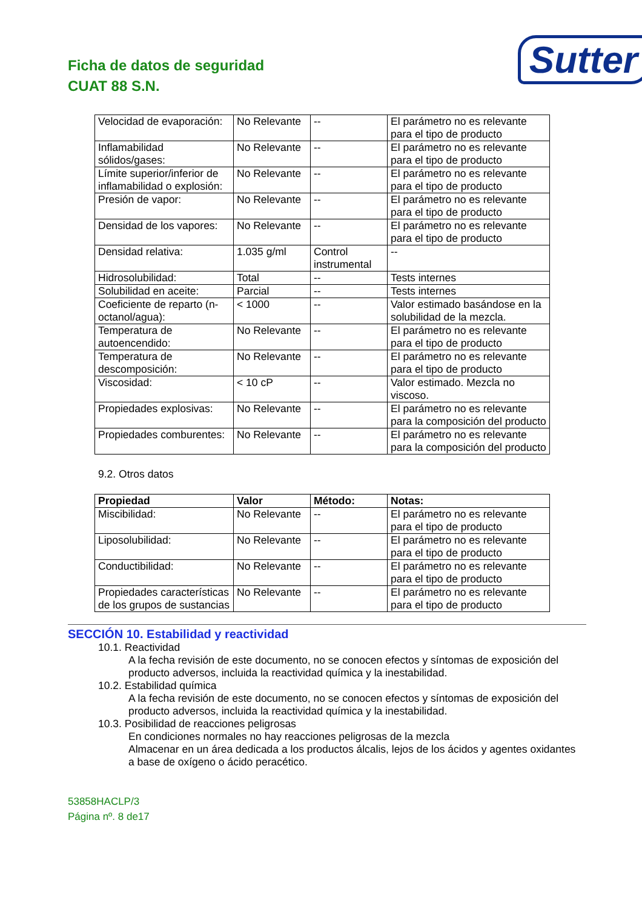Ficha de datos de seguridad
CUAT 88 S.N.
Sutter
| Velocidad de evaporación: | No Relevante | -- | El parámetro no es relevante para el tipo de producto |
| Inflamabilidad sólidos/gases: | No Relevante | -- | El parámetro no es relevante para el tipo de producto |
| Límite superior/inferior de inflamabilidad o explosión: | No Relevante | -- | El parámetro no es relevante para el tipo de producto |
| Presión de vapor: | No Relevante | -- | El parámetro no es relevante para el tipo de producto |
| Densidad de los vapores: | No Relevante | -- | El parámetro no es relevante para el tipo de producto |
| Densidad relativa: | 1.035 g/ml | Control instrumental | -- |
| Hidrosolubilidad: | Total | -- | Tests internes |
| Solubilidad en aceite: | Parcial | -- | Tests internes |
| Coeficiente de reparto (n-octanol/agua): | < 1000 | -- | Valor estimado basándose en la solubilidad de la mezcla. |
| Temperatura de autoencendido: | No Relevante | -- | El parámetro no es relevante para el tipo de producto |
| Temperatura de descomposición: | No Relevante | -- | El parámetro no es relevante para el tipo de producto |
| Viscosidad: | < 10 cP | -- | Valor estimado. Mezcla no viscoso. |
| Propiedades explosivas: | No Relevante | -- | El parámetro no es relevante para la composición del producto |
| Propiedades comburentes: | No Relevante | -- | El parámetro no es relevante para la composición del producto |
9.2. Otros datos
| Propiedad | Valor | Método: | Notas: |
| --- | --- | --- | --- |
| Miscibilidad: | No Relevante | -- | El parámetro no es relevante para el tipo de producto |
| Liposolubilidad: | No Relevante | -- | El parámetro no es relevante para el tipo de producto |
| Conductibilidad: | No Relevante | -- | El parámetro no es relevante para el tipo de producto |
| Propiedades características de los grupos de sustancias | No Relevante | -- | El parámetro no es relevante para el tipo de producto |
SECCIÓN 10. Estabilidad y reactividad
10.1. Reactividad
A la fecha revisión de este documento, no se conocen efectos y síntomas de exposición del producto adversos, incluida la reactividad química y la inestabilidad.
10.2. Estabilidad química
A la fecha revisión de este documento, no se conocen efectos y síntomas de exposición del producto adversos, incluida la reactividad química y la inestabilidad.
10.3. Posibilidad de reacciones peligrosas
En condiciones normales no hay reacciones peligrosas de la mezcla
Almacenar en un área dedicada a los productos álcalis, lejos de los ácidos y agentes oxidantes a base de oxígeno o ácido peracético.
53858HACLP/3
Página nº. 8 de17